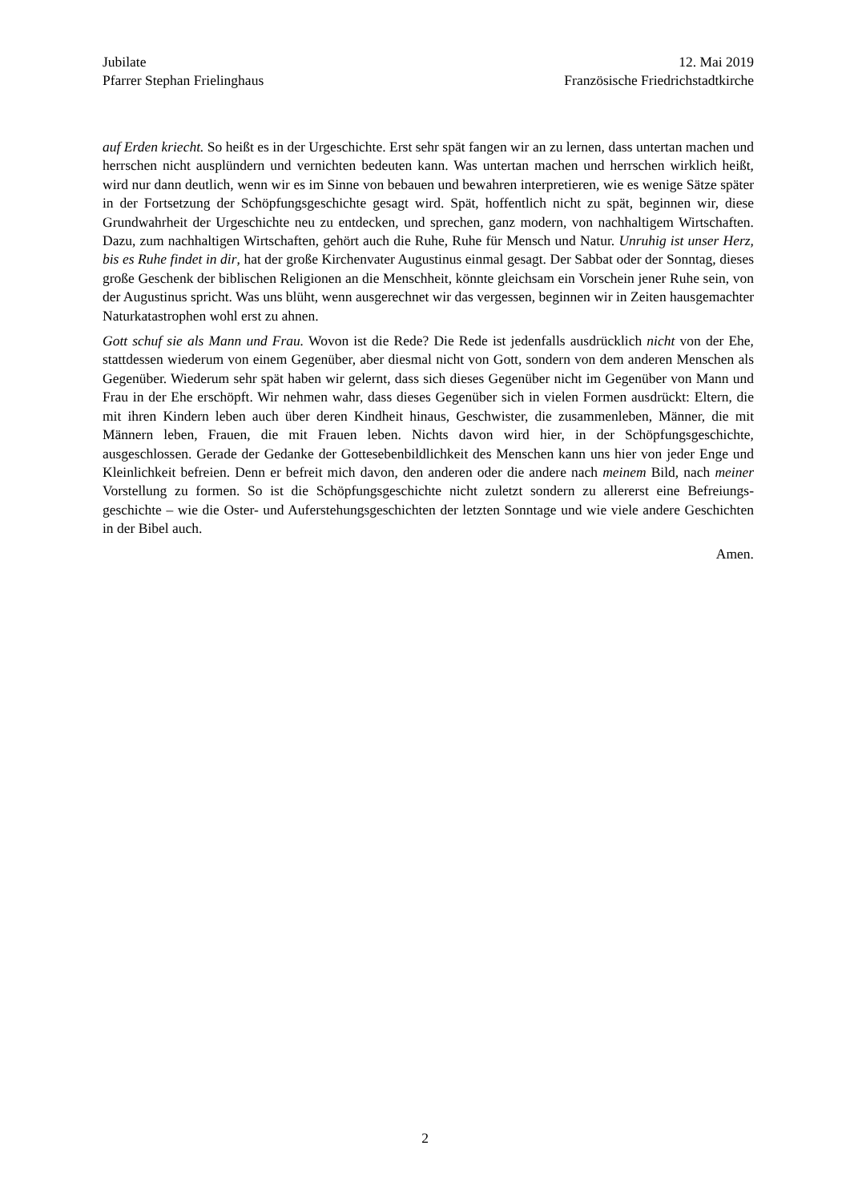Jubilate
Pfarrer Stephan Frielinghaus
12. Mai 2019
Französische Friedrichstadtkirche
auf Erden kriecht. So heißt es in der Urgeschichte. Erst sehr spät fangen wir an zu lernen, dass untertan machen und herrschen nicht ausplündern und vernichten bedeuten kann. Was untertan machen und herrschen wirklich heißt, wird nur dann deutlich, wenn wir es im Sinne von bebauen und bewahren interpretieren, wie es wenige Sätze später in der Fortsetzung der Schöpfungsgeschichte gesagt wird. Spät, hoffentlich nicht zu spät, beginnen wir, diese Grundwahrheit der Urgeschichte neu zu entdecken, und sprechen, ganz modern, von nachhaltigem Wirtschaften. Dazu, zum nachhaltigen Wirtschaften, gehört auch die Ruhe, Ruhe für Mensch und Natur. Unruhig ist unser Herz, bis es Ruhe findet in dir, hat der große Kirchenvater Augustinus einmal gesagt. Der Sabbat oder der Sonntag, dieses große Geschenk der biblischen Religionen an die Menschheit, könnte gleichsam ein Vorschein jener Ruhe sein, von der Augustinus spricht. Was uns blüht, wenn ausgerechnet wir das vergessen, beginnen wir in Zeiten hausgemachter Naturkatastrophen wohl erst zu ahnen.
Gott schuf sie als Mann und Frau. Wovon ist die Rede? Die Rede ist jedenfalls ausdrücklich nicht von der Ehe, stattdessen wiederum von einem Gegenüber, aber diesmal nicht von Gott, sondern von dem anderen Menschen als Gegenüber. Wiederum sehr spät haben wir gelernt, dass sich dieses Gegenüber nicht im Gegenüber von Mann und Frau in der Ehe erschöpft. Wir nehmen wahr, dass dieses Gegenüber sich in vielen Formen ausdrückt: Eltern, die mit ihren Kindern leben auch über deren Kindheit hinaus, Geschwister, die zusammenleben, Männer, die mit Männern leben, Frauen, die mit Frauen leben. Nichts davon wird hier, in der Schöpfungsgeschichte, ausgeschlossen. Gerade der Gedanke der Gottesebenbildlichkeit des Menschen kann uns hier von jeder Enge und Kleinlichkeit befreien. Denn er befreit mich davon, den anderen oder die andere nach meinem Bild, nach meiner Vorstellung zu formen. So ist die Schöpfungsgeschichte nicht zuletzt sondern zu allererst eine Befreiungs-geschichte – wie die Oster- und Auferstehungsgeschichten der letzten Sonntage und wie viele andere Geschichten in der Bibel auch.
Amen.
2